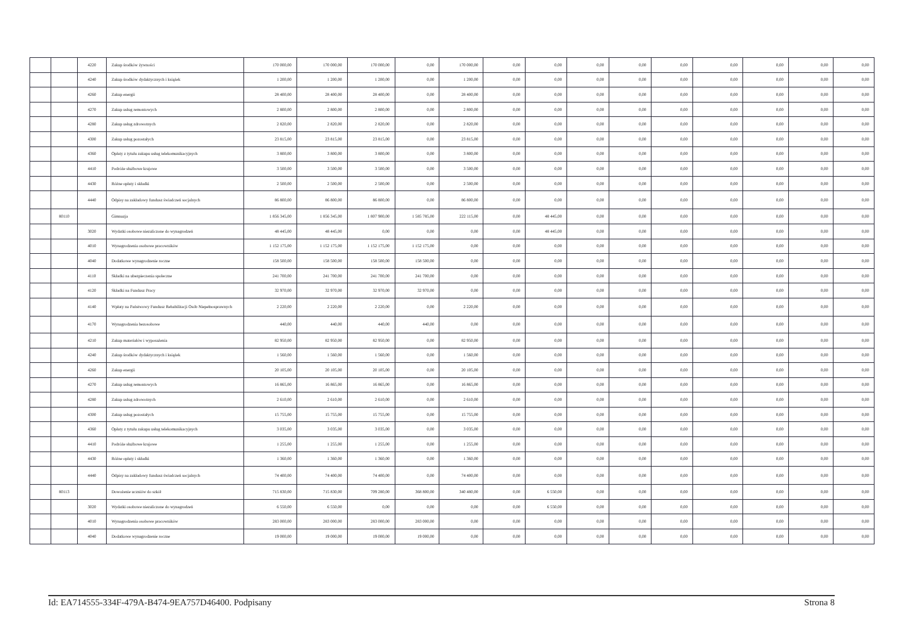| | | 4220 | Zakup środków żywności | 170 000,00 | 170 000,00 | 170 000,00 | 0,00 | 170 000,00 | 0,00 | 0,00 | 0,00 | 0,00 | 0,00 | 0,00 | 0,00 | 0,00 | 0,00 |
| | | 4240 | Zakup środków dydaktycznych i książek | 1 200,00 | 1 200,00 | 1 200,00 | 0,00 | 1 200,00 | 0,00 | 0,00 | 0,00 | 0,00 | 0,00 | 0,00 | 0,00 | 0,00 | 0,00 |
| | | 4260 | Zakup energii | 28 400,00 | 28 400,00 | 28 400,00 | 0,00 | 28 400,00 | 0,00 | 0,00 | 0,00 | 0,00 | 0,00 | 0,00 | 0,00 | 0,00 | 0,00 |
| | | 4270 | Zakup usług remontowych | 2 800,00 | 2 800,00 | 2 800,00 | 0,00 | 2 800,00 | 0,00 | 0,00 | 0,00 | 0,00 | 0,00 | 0,00 | 0,00 | 0,00 | 0,00 |
| | | 4280 | Zakup usług zdrowotnych | 2 820,00 | 2 820,00 | 2 820,00 | 0,00 | 2 820,00 | 0,00 | 0,00 | 0,00 | 0,00 | 0,00 | 0,00 | 0,00 | 0,00 | 0,00 |
| | | 4300 | Zakup usług pozostałych | 23 815,00 | 23 815,00 | 23 815,00 | 0,00 | 23 815,00 | 0,00 | 0,00 | 0,00 | 0,00 | 0,00 | 0,00 | 0,00 | 0,00 | 0,00 |
| | | 4360 | Opłaty z tytułu zakupu usług telekomunikacyjnych | 3 800,00 | 3 800,00 | 3 800,00 | 0,00 | 3 800,00 | 0,00 | 0,00 | 0,00 | 0,00 | 0,00 | 0,00 | 0,00 | 0,00 | 0,00 |
| | | 4410 | Podróże służbowe krajowe | 3 500,00 | 3 500,00 | 3 500,00 | 0,00 | 3 500,00 | 0,00 | 0,00 | 0,00 | 0,00 | 0,00 | 0,00 | 0,00 | 0,00 | 0,00 |
| | | 4430 | Różne opłaty i składki | 2 500,00 | 2 500,00 | 2 500,00 | 0,00 | 2 500,00 | 0,00 | 0,00 | 0,00 | 0,00 | 0,00 | 0,00 | 0,00 | 0,00 | 0,00 |
| | | 4440 | Odpisy na zakładowy fundusz świadczeń socjalnych | 86 800,00 | 86 800,00 | 86 800,00 | 0,00 | 86 800,00 | 0,00 | 0,00 | 0,00 | 0,00 | 0,00 | 0,00 | 0,00 | 0,00 | 0,00 |
| | 80110 | | Gimnazja | 1 856 345,00 | 1 856 345,00 | 1 807 900,00 | 1 585 785,00 | 222 115,00 | 0,00 | 48 445,00 | 0,00 | 0,00 | 0,00 | 0,00 | 0,00 | 0,00 | 0,00 |
| | | 3020 | Wydatki osobowe niezaliczone do wynagrodzeń | 48 445,00 | 48 445,00 | 0,00 | 0,00 | 0,00 | 0,00 | 48 445,00 | 0,00 | 0,00 | 0,00 | 0,00 | 0,00 | 0,00 | 0,00 |
| | | 4010 | Wynagrodzenia osobowe pracowników | 1 152 175,00 | 1 152 175,00 | 1 152 175,00 | 1 152 175,00 | 0,00 | 0,00 | 0,00 | 0,00 | 0,00 | 0,00 | 0,00 | 0,00 | 0,00 | 0,00 |
| | | 4040 | Dodatkowe wynagrodzenie roczne | 158 500,00 | 158 500,00 | 158 500,00 | 158 500,00 | 0,00 | 0,00 | 0,00 | 0,00 | 0,00 | 0,00 | 0,00 | 0,00 | 0,00 | 0,00 |
| | | 4110 | Składki na ubezpieczenia społeczne | 241 700,00 | 241 700,00 | 241 700,00 | 241 700,00 | 0,00 | 0,00 | 0,00 | 0,00 | 0,00 | 0,00 | 0,00 | 0,00 | 0,00 | 0,00 |
| | | 4120 | Składki na Fundusz Pracy | 32 970,00 | 32 970,00 | 32 970,00 | 32 970,00 | 0,00 | 0,00 | 0,00 | 0,00 | 0,00 | 0,00 | 0,00 | 0,00 | 0,00 | 0,00 |
| | | 4140 | Wpłaty na Państwowy Fundusz Rehabilitacji Osób Niepełnosprawnych | 2 220,00 | 2 220,00 | 2 220,00 | 0,00 | 2 220,00 | 0,00 | 0,00 | 0,00 | 0,00 | 0,00 | 0,00 | 0,00 | 0,00 | 0,00 |
| | | 4170 | Wynagrodzenia bezosobowe | 440,00 | 440,00 | 440,00 | 440,00 | 0,00 | 0,00 | 0,00 | 0,00 | 0,00 | 0,00 | 0,00 | 0,00 | 0,00 | 0,00 |
| | | 4210 | Zakup materiałów i wyposażenia | 82 950,00 | 82 950,00 | 82 950,00 | 0,00 | 82 950,00 | 0,00 | 0,00 | 0,00 | 0,00 | 0,00 | 0,00 | 0,00 | 0,00 | 0,00 |
| | | 4240 | Zakup środków dydaktycznych i książek | 1 560,00 | 1 560,00 | 1 560,00 | 0,00 | 1 560,00 | 0,00 | 0,00 | 0,00 | 0,00 | 0,00 | 0,00 | 0,00 | 0,00 | 0,00 |
| | | 4260 | Zakup energii | 20 105,00 | 20 105,00 | 20 105,00 | 0,00 | 20 105,00 | 0,00 | 0,00 | 0,00 | 0,00 | 0,00 | 0,00 | 0,00 | 0,00 | 0,00 |
| | | 4270 | Zakup usług remontowych | 16 865,00 | 16 865,00 | 16 865,00 | 0,00 | 16 865,00 | 0,00 | 0,00 | 0,00 | 0,00 | 0,00 | 0,00 | 0,00 | 0,00 | 0,00 |
| | | 4280 | Zakup usług zdrowotnych | 2 610,00 | 2 610,00 | 2 610,00 | 0,00 | 2 610,00 | 0,00 | 0,00 | 0,00 | 0,00 | 0,00 | 0,00 | 0,00 | 0,00 | 0,00 |
| | | 4300 | Zakup usług pozostałych | 15 755,00 | 15 755,00 | 15 755,00 | 0,00 | 15 755,00 | 0,00 | 0,00 | 0,00 | 0,00 | 0,00 | 0,00 | 0,00 | 0,00 | 0,00 |
| | | 4360 | Opłaty z tytułu zakupu usług telekomunikacyjnych | 3 035,00 | 3 035,00 | 3 035,00 | 0,00 | 3 035,00 | 0,00 | 0,00 | 0,00 | 0,00 | 0,00 | 0,00 | 0,00 | 0,00 | 0,00 |
| | | 4410 | Podróże służbowe krajowe | 1 255,00 | 1 255,00 | 1 255,00 | 0,00 | 1 255,00 | 0,00 | 0,00 | 0,00 | 0,00 | 0,00 | 0,00 | 0,00 | 0,00 | 0,00 |
| | | 4430 | Różne opłaty i składki | 1 360,00 | 1 360,00 | 1 360,00 | 0,00 | 1 360,00 | 0,00 | 0,00 | 0,00 | 0,00 | 0,00 | 0,00 | 0,00 | 0,00 | 0,00 |
| | | 4440 | Odpisy na zakładowy fundusz świadczeń socjalnych | 74 400,00 | 74 400,00 | 74 400,00 | 0,00 | 74 400,00 | 0,00 | 0,00 | 0,00 | 0,00 | 0,00 | 0,00 | 0,00 | 0,00 | 0,00 |
| | 80113 | | Dowożenie uczniów do szkół | 715 830,00 | 715 830,00 | 709 280,00 | 368 800,00 | 340 480,00 | 0,00 | 6 550,00 | 0,00 | 0,00 | 0,00 | 0,00 | 0,00 | 0,00 | 0,00 |
| | | 3020 | Wydatki osobowe niezaliczone do wynagrodzeń | 6 550,00 | 6 550,00 | 0,00 | 0,00 | 0,00 | 0,00 | 6 550,00 | 0,00 | 0,00 | 0,00 | 0,00 | 0,00 | 0,00 | 0,00 |
| | | 4010 | Wynagrodzenia osobowe pracowników | 283 000,00 | 283 000,00 | 283 000,00 | 283 000,00 | 0,00 | 0,00 | 0,00 | 0,00 | 0,00 | 0,00 | 0,00 | 0,00 | 0,00 | 0,00 |
| | | 4040 | Dodatkowe wynagrodzenie roczne | 19 000,00 | 19 000,00 | 19 000,00 | 19 000,00 | 0,00 | 0,00 | 0,00 | 0,00 | 0,00 | 0,00 | 0,00 | 0,00 | 0,00 | 0,00 |
Id: EA714555-334F-479A-B474-9EA757D46400. Podpisany Strona 8